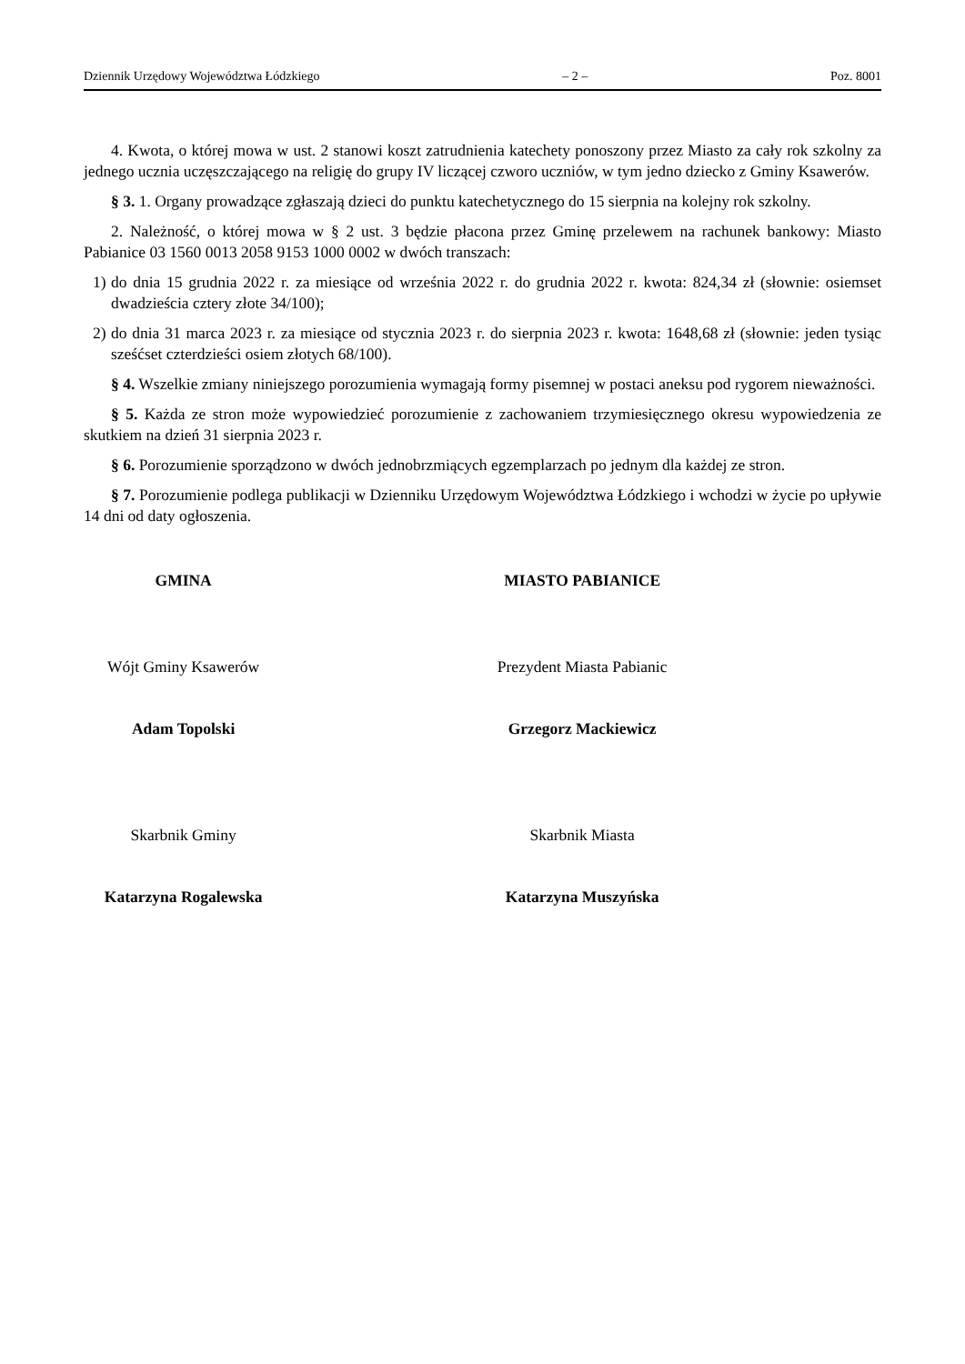Dziennik Urzędowy Województwa Łódzkiego – 2 – Poz. 8001
4. Kwota, o której mowa w ust. 2 stanowi koszt zatrudnienia katechety ponoszony przez Miasto za cały rok szkolny za jednego ucznia uczęszczającego na religię do grupy IV liczącej czworo uczniów, w tym jedno dziecko z Gminy Ksawerów.
§ 3. 1. Organy prowadzące zgłaszają dzieci do punktu katechetycznego do 15 sierpnia na kolejny rok szkolny.
2. Należność, o której mowa w § 2 ust. 3 będzie płacona przez Gminę przelewem na rachunek bankowy: Miasto Pabianice 03 1560 0013 2058 9153 1000 0002 w dwóch transzach:
1) do dnia 15 grudnia 2022 r. za miesiące od września 2022 r. do grudnia 2022 r. kwota: 824,34 zł (słownie: osiemset dwadzieścia cztery złote 34/100);
2) do dnia 31 marca 2023 r. za miesiące od stycznia 2023 r. do sierpnia 2023 r. kwota: 1648,68 zł (słownie: jeden tysiąc sześćset czterdzieści osiem złotych 68/100).
§ 4. Wszelkie zmiany niniejszego porozumienia wymagają formy pisemnej w postaci aneksu pod rygorem nieważności.
§ 5. Każda ze stron może wypowiedzieć porozumienie z zachowaniem trzymiesięcznego okresu wypowiedzenia ze skutkiem na dzień 31 sierpnia 2023 r.
§ 6. Porozumienie sporządzono w dwóch jednobrzmiących egzemplarzach po jednym dla każdej ze stron.
§ 7. Porozumienie podlega publikacji w Dzienniku Urzędowym Województwa Łódzkiego i wchodzi w życie po upływie 14 dni od daty ogłoszenia.
GMINA
Wójt Gminy Ksawerów
Adam Topolski
Skarbnik Gminy
Katarzyna Rogalewska
MIASTO PABIANICE
Prezydent Miasta Pabianic
Grzegorz Mackiewicz
Skarbnik Miasta
Katarzyna Muszyńska